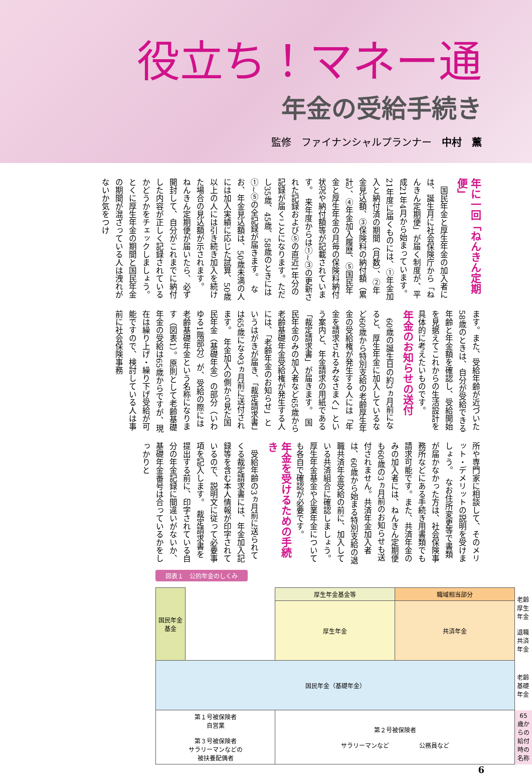役立ち！マネー通
年金の受給手続き
監修　ファイナンシャルプランナー　中村　薫
年に一回「ねんきん定期便」
　国民年金と厚生年金の加入者には、誕生月に社会保険庁から「ねんきん定期便」が届く制度が、平成21年4月から始まっています。21年度に届くものには、①年金加入と納付済の期間（月数）、②年金見込額、③保険料の納付額（累計）、④年金加入履歴、⑤国民年金と厚生年金の月毎の保険料納付状況や納付額等が記載されています。　来年度からは①~③の更新された記録および⑤の直近1年分の記録が届くことになります。ただし35歳、45歳、58歳のときには①~⑤の全記録が届きます。　なお、年金見込額は、50歳未満の人には加入実績に応じた試算、50歳以上の人には引き続き加入を続けた場合の見込額が示されます。　ねんきん定期便が届いたら、必ず開封して、自分がこれまでに納付した内容が正しく記録されているかどうかをチェックしましょう。とくに厚生年金の期間と国民年金の期間が混ざっている人は洩れがないか気をつけ
ます。また、受給年齢が近づいた58歳のときは、自分が受給できる年齢と年金額を確認し、受給開始を見据えてこれからの生活設計を具体的に考えたいものです。
年金のお知らせの送付
　60歳の誕生日の約3ヵ月前になると、厚生年金に加入しているなど60歳から特別支給の老齢厚生年金の受給権が発生する人には「年金を請求されるみなさまへ」という案内と、年金請求の用紙である「裁定請求書」が届きます。　国民年金のみの加入者など65歳から老齢基礎年金受給権が発生する人には、「老齢年金のお知らせ」というはがきが届き、「裁定請求書」は65歳になる3ヵ月前に送付されます。　年金加入の側から見た国民年金（基礎年金）の部分（いわゆる1階部分）が、受給の際には老齢基礎年金という名称になります（図表1）。原則として老齢基礎年金の受給は65歳からですが、現在は繰り上げ・繰り下げ受給が可能ですので、検討している人は事前に社会保険事務
所や専門家に相談して、そのメリット・デメリットの説明を受けましょう。　なお住所変更等で書類が届かなかった方は、社会保険事務所などにある手続き用書類でも請求可能です。また、共済年金のみの加入者には、ねんきん定期便も60歳の3ヵ月前のお知らせも送付されません。共済年金加入者は、60歳から始まる特別支給の退職共済年金受給の前に、加入している共済組合に確認しましょう。厚生年金基金や企業年金についても各自で確認が必要です。
年金を受けるための手続き
　受給年齢の3ヵ月前に送られてくる裁定請求書には、年金加入記録等を含む本人情報が印字されているので、説明文に従って必要事項を記入します。　裁定請求書を提出する前に、印字されている自分の年金記録に間違いがないか、基礎年金番号は合っているかをしっかりと
図表１　公的年金のしくみ
| 国民年金基金 | | 厚生年金基金等 | 職域相当部分 | 老齢厚生年金 退職共済年金 |
| | | 厚生年金 | 共済年金 | |
| 国民年金（基礎年金） | | | | 老齢基礎年金 |
| 第１号被保険者 自営業 第３号被保険者 サラリーマンなどの 被扶養配偶者 | | 第２号被保険者 サラリーマンなど 公務員など | | 65 歳からの 給付時の名称 |
6